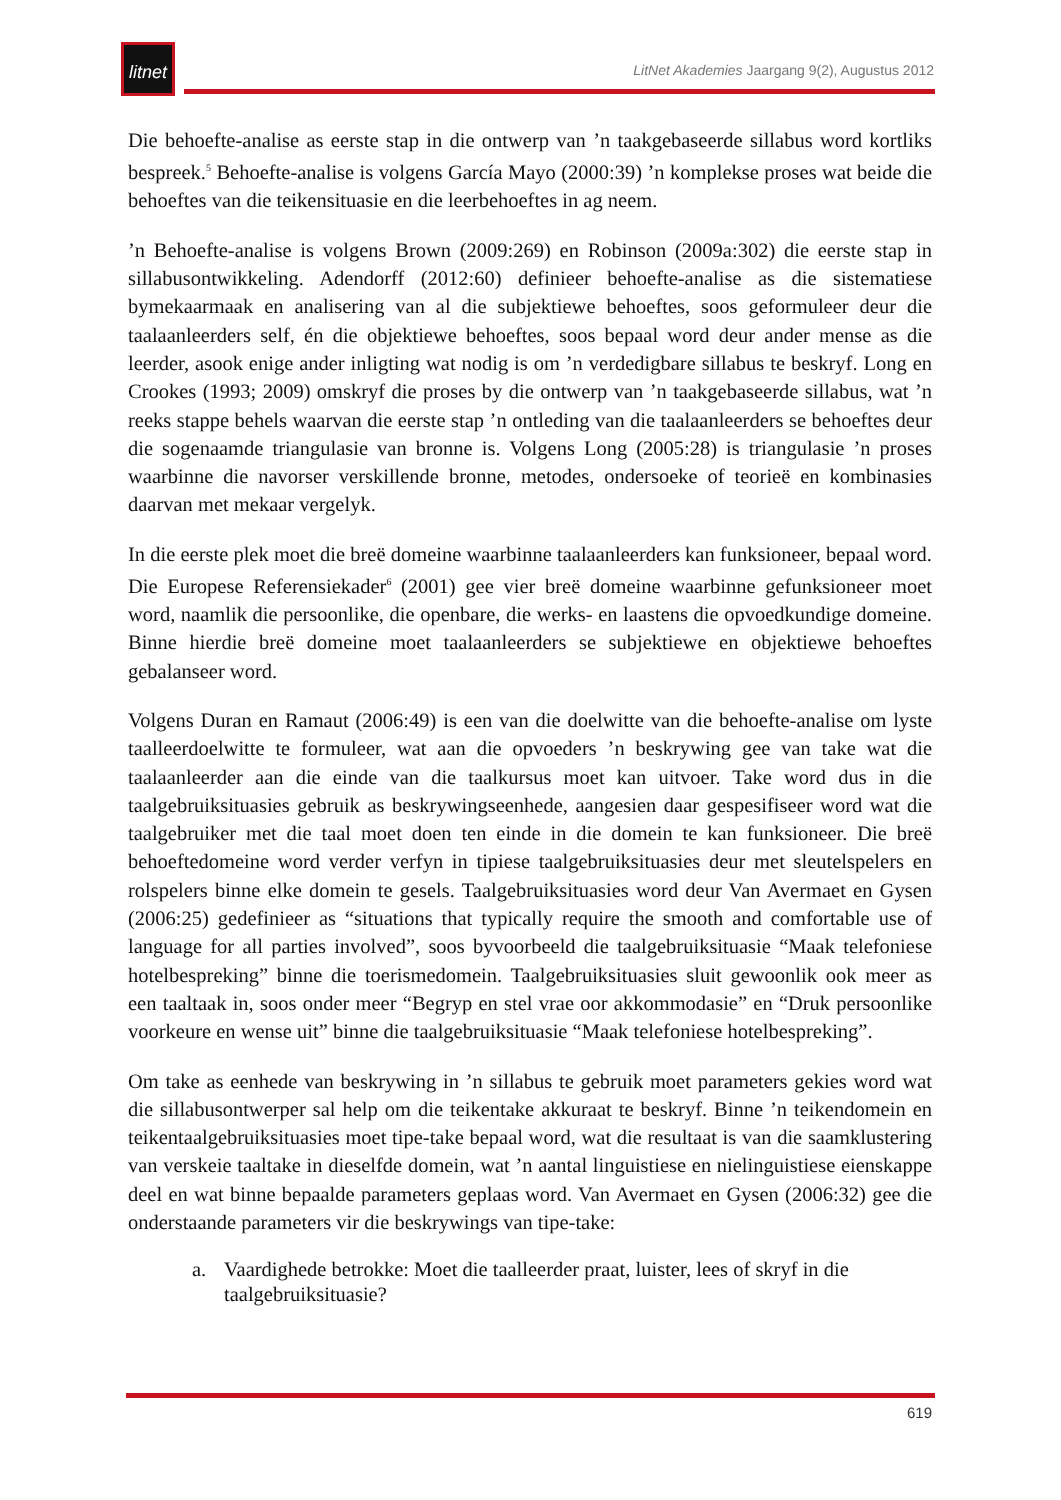litnet
LitNet Akademies Jaargang 9(2), Augustus 2012
Die behoefte-analise as eerste stap in die ontwerp van ’n taakgebaseerde sillabus word kortliks bespreek.<sup>5</sup> Behoefte-analise is volgens García Mayo (2000:39) ’n komplekse proses wat beide die behoeftes van die teikensituasie en die leerbehoeftes in ag neem.
’n Behoefte-analise is volgens Brown (2009:269) en Robinson (2009a:302) die eerste stap in sillabusontwikkeling. Adendorff (2012:60) definieer behoefte-analise as die sistematiese bymekaarmaak en analisering van al die subjektiewe behoeftes, soos geformuleer deur die taalaanleerders self, én die objektiewe behoeftes, soos bepaal word deur ander mense as die leerder, asook enige ander inligting wat nodig is om ’n verdedigbare sillabus te beskryf. Long en Crookes (1993; 2009) omskryf die proses by die ontwerp van ’n taakgebaseerde sillabus, wat ’n reeks stappe behels waarvan die eerste stap ’n ontleding van die taalaanleerders se behoeftes deur die sogenaamde triangulasie van bronne is. Volgens Long (2005:28) is triangulasie ’n proses waarbinne die navorser verskillende bronne, metodes, ondersoeke of teorieë en kombinasies daarvan met mekaar vergelyk.
In die eerste plek moet die breë domeine waarbinne taalaanleerders kan funksioneer, bepaal word. Die Europese Referensiekader<sup>6</sup> (2001) gee vier breë domeine waarbinne gefunksioneer moet word, naamlik die persoonlike, die openbare, die werks- en laastens die opvoedkundige domeine. Binne hierdie breë domeine moet taalaanleerders se subjektiewe en objektiewe behoeftes gebalanseer word.
Volgens Duran en Ramaut (2006:49) is een van die doelwitte van die behoefte-analise om lyste taalleerdoelwitte te formuleer, wat aan die opvoeders ’n beskrywing gee van take wat die taalaanleerder aan die einde van die taalkursus moet kan uitvoer. Take word dus in die taalgebruiksituasies gebruik as beskrywingseenhede, aangesien daar gespesifiseer word wat die taalgebruiker met die taal moet doen ten einde in die domein te kan funksioneer. Die breë behoeftedomeine word verder verfyn in tipiese taalgebruiksituasies deur met sleutelspelers en rolspelers binne elke domein te gesels. Taalgebruiksituasies word deur Van Avermaet en Gysen (2006:25) gedefinieer as “situations that typically require the smooth and comfortable use of language for all parties involved”, soos byvoorbeeld die taalgebruiksituasie “Maak telefoniese hotelbespreking” binne die toerismedomein. Taalgebruiksituasies sluit gewoonlik ook meer as een taaltaak in, soos onder meer “Begryp en stel vrae oor akkommodasie” en “Druk persoonlike voorkeure en wense uit” binne die taalgebruiksituasie “Maak telefoniese hotelbespreking”.
Om take as eenhede van beskrywing in ’n sillabus te gebruik moet parameters gekies word wat die sillabusontwerper sal help om die teikentake akkuraat te beskryf. Binne ’n teikendomein en teikentaalgebruiksituasies moet tipe-take bepaal word, wat die resultaat is van die saamklustering van verskeie taaltake in dieselfde domein, wat ’n aantal linguistiese en nielinguistiese eienskappe deel en wat binne bepaalde parameters geplaas word. Van Avermaet en Gysen (2006:32) gee die onderstaande parameters vir die beskrywings van tipe-take:
a. Vaardighede betrokke: Moet die taalleerder praat, luister, lees of skryf in die taalgebruiksituasie?
619